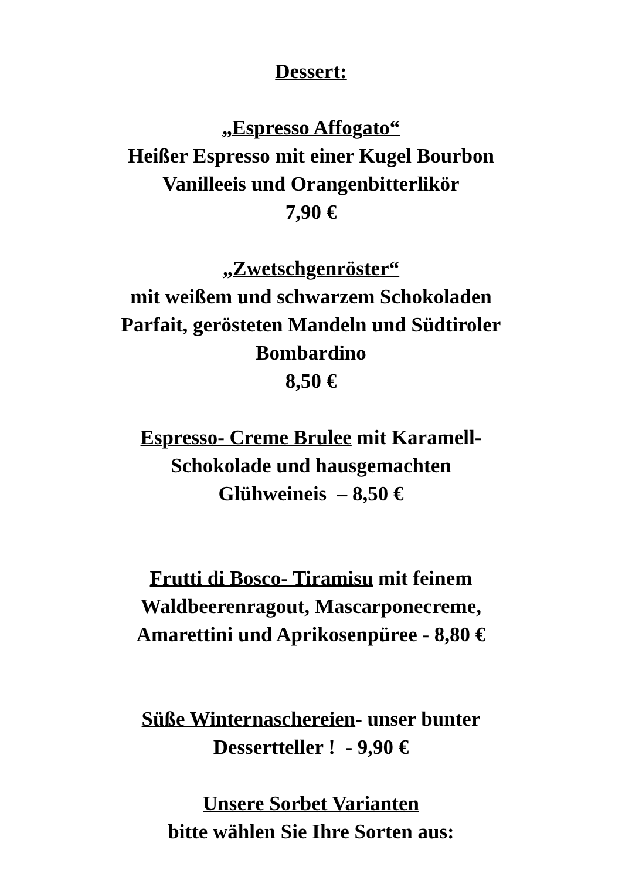Dessert:
„Espresso Affogato“
Heißer Espresso mit einer Kugel Bourbon
Vanilleeis und Orangenbitterlikör
7,90 €
„Zwetschgenröster“
mit weißem und schwarzem Schokoladen
Parfait, gerösteten Mandeln und Südtiroler
Bombardino
8,50 €
Espresso- Creme Brulee mit Karamell-
Schokolade und hausgemachten
Glühweineis – 8,50 €
Frutti di Bosco- Tiramisu mit feinem
Waldbeerenragout, Mascarponecreme,
Amarettini und Aprikosenpüree - 8,80 €
Süße Winternaschereien- unser bunter
Dessertteller ! - 9,90 €
Unsere Sorbet Varianten
bitte wählen Sie Ihre Sorten aus: